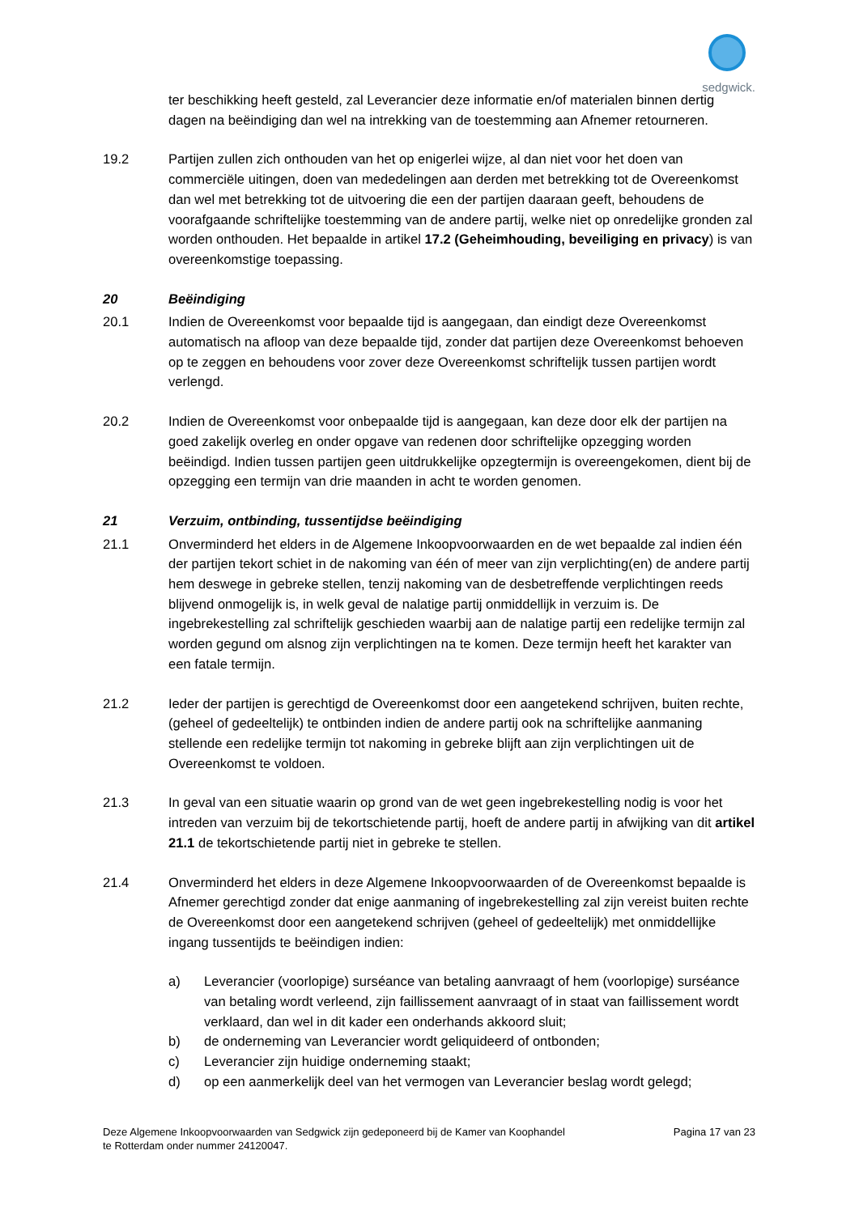sedgwick.
ter beschikking heeft gesteld, zal Leverancier deze informatie en/of materialen binnen dertig dagen na beëindiging dan wel na intrekking van de toestemming aan Afnemer retourneren.
19.2 Partijen zullen zich onthouden van het op enigerlei wijze, al dan niet voor het doen van commerciële uitingen, doen van mededelingen aan derden met betrekking tot de Overeenkomst dan wel met betrekking tot de uitvoering die een der partijen daaraan geeft, behoudens de voorafgaande schriftelijke toestemming van de andere partij, welke niet op onredelijke gronden zal worden onthouden. Het bepaalde in artikel 17.2 (Geheimhouding, beveiliging en privacy) is van overeenkomstige toepassing.
20 Beëindiging
20.1 Indien de Overeenkomst voor bepaalde tijd is aangegaan, dan eindigt deze Overeenkomst automatisch na afloop van deze bepaalde tijd, zonder dat partijen deze Overeenkomst behoeven op te zeggen en behoudens voor zover deze Overeenkomst schriftelijk tussen partijen wordt verlengd.
20.2 Indien de Overeenkomst voor onbepaalde tijd is aangegaan, kan deze door elk der partijen na goed zakelijk overleg en onder opgave van redenen door schriftelijke opzegging worden beëindigd. Indien tussen partijen geen uitdrukkelijke opzegtermijn is overeengekomen, dient bij de opzegging een termijn van drie maanden in acht te worden genomen.
21 Verzuim, ontbinding, tussentijdse beëindiging
21.1 Onverminderd het elders in de Algemene Inkoopvoorwaarden en de wet bepaalde zal indien één der partijen tekort schiet in de nakoming van één of meer van zijn verplichting(en) de andere partij hem deswege in gebreke stellen, tenzij nakoming van de desbetreffende verplichtingen reeds blijvend onmogelijk is, in welk geval de nalatige partij onmiddellijk in verzuim is. De ingebrekestelling zal schriftelijk geschieden waarbij aan de nalatige partij een redelijke termijn zal worden gegund om alsnog zijn verplichtingen na te komen. Deze termijn heeft het karakter van een fatale termijn.
21.2 Ieder der partijen is gerechtigd de Overeenkomst door een aangetekend schrijven, buiten rechte, (geheel of gedeeltelijk) te ontbinden indien de andere partij ook na schriftelijke aanmaning stellende een redelijke termijn tot nakoming in gebreke blijft aan zijn verplichtingen uit de Overeenkomst te voldoen.
21.3 In geval van een situatie waarin op grond van de wet geen ingebrekestelling nodig is voor het intreden van verzuim bij de tekortschietende partij, hoeft de andere partij in afwijking van dit artikel 21.1 de tekortschietende partij niet in gebreke te stellen.
21.4 Onverminderd het elders in deze Algemene Inkoopvoorwaarden of de Overeenkomst bepaalde is Afnemer gerechtigd zonder dat enige aanmaning of ingebrekestelling zal zijn vereist buiten rechte de Overeenkomst door een aangetekend schrijven (geheel of gedeeltelijk) met onmiddellijke ingang tussentijds te beëindigen indien:
a) Leverancier (voorlopige) surséance van betaling aanvraagt of hem (voorlopige) surséance van betaling wordt verleend, zijn faillissement aanvraagt of in staat van faillissement wordt verklaard, dan wel in dit kader een onderhands akkoord sluit;
b) de onderneming van Leverancier wordt geliquideerd of ontbonden;
c) Leverancier zijn huidige onderneming staakt;
d) op een aanmerkelijk deel van het vermogen van Leverancier beslag wordt gelegd;
Deze Algemene Inkoopvoorwaarden van Sedgwick zijn gedeponeerd bij de Kamer van Koophandel
te Rotterdam onder nummer 24120047.
Pagina 17 van 23